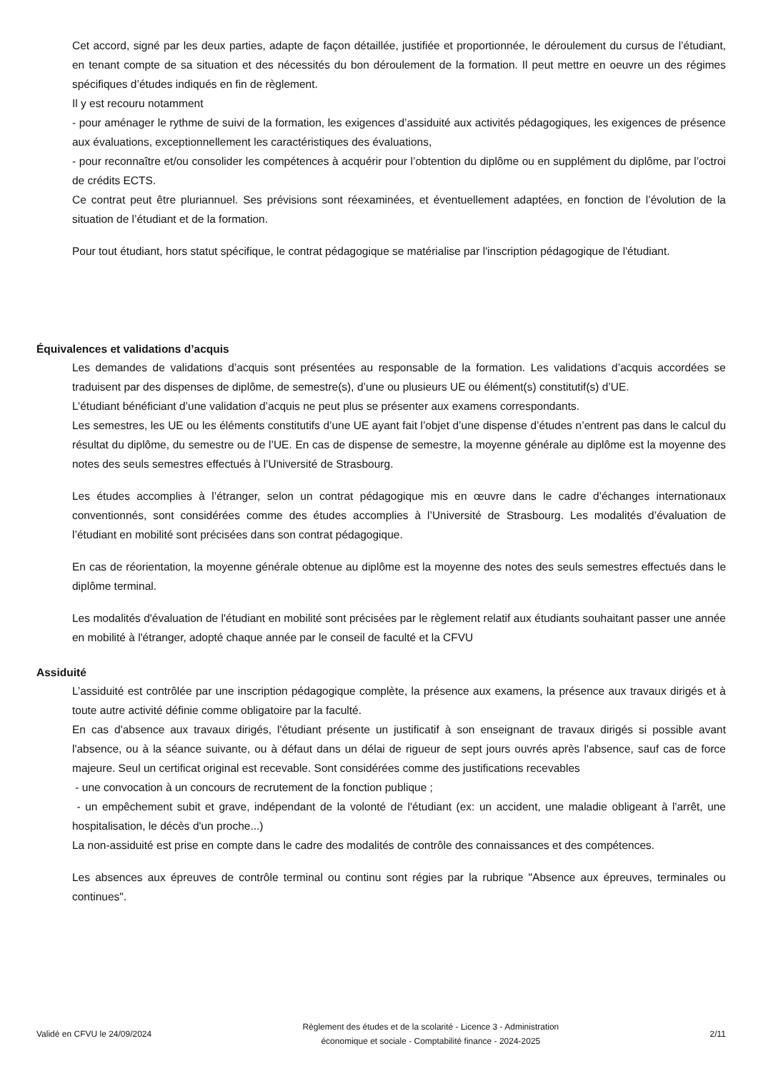Cet accord, signé par les deux parties, adapte de façon détaillée, justifiée et proportionnée, le déroulement du cursus de l’étudiant, en tenant compte de sa situation et des nécessités du bon déroulement de la formation. Il peut mettre en oeuvre un des régimes spécifiques d’études indiqués en fin de règlement.
Il y est recouru notamment
- pour aménager le rythme de suivi de la formation, les exigences d’assiduité aux activités pédagogiques, les exigences de présence aux évaluations, exceptionnellement les caractéristiques des évaluations,
- pour reconnaître et/ou consolider les compétences à acquérir pour l’obtention du diplôme ou en supplément du diplôme, par l’octroi de crédits ECTS.
Ce contrat peut être pluriannuel. Ses prévisions sont réexaminées, et éventuellement adaptées, en fonction de l’évolution de la situation de l’étudiant et de la formation.
Pour tout étudiant, hors statut spécifique, le contrat pédagogique se matérialise par l'inscription pédagogique de l'étudiant.
Équivalences et validations d’acquis
Les demandes de validations d’acquis sont présentées au responsable de la formation. Les validations d’acquis accordées se traduisent par des dispenses de diplôme, de semestre(s), d’une ou plusieurs UE ou élément(s) constitutif(s) d’UE.
L’étudiant bénéficiant d’une validation d’acquis ne peut plus se présenter aux examens correspondants.
Les semestres, les UE ou les éléments constitutifs d’une UE ayant fait l’objet d’une dispense d’études n’entrent pas dans le calcul du résultat du diplôme, du semestre ou de l’UE. En cas de dispense de semestre, la moyenne générale au diplôme est la moyenne des notes des seuls semestres effectués à l’Université de Strasbourg.
Les études accomplies à l’étranger, selon un contrat pédagogique mis en œuvre dans le cadre d’échanges internationaux conventionnés, sont considérées comme des études accomplies à l’Université de Strasbourg. Les modalités d’évaluation de l’étudiant en mobilité sont précisées dans son contrat pédagogique.
En cas de réorientation, la moyenne générale obtenue au diplôme est la moyenne des notes des seuls semestres effectués dans le diplôme terminal.
Les modalités d'évaluation de l'étudiant en mobilité sont précisées par le règlement relatif aux étudiants souhaitant passer une année en mobilité à l'étranger, adopté chaque année par le conseil de faculté et la CFVU
Assiduité
L’assiduité est contrôlée par une inscription pédagogique complète, la présence aux examens, la présence aux travaux dirigés et à toute autre activité définie comme obligatoire par la faculté.
En cas d'absence aux travaux dirigés, l'étudiant présente un justificatif à son enseignant de travaux dirigés si possible avant l'absence, ou à la séance suivante, ou à défaut dans un délai de rigueur de sept jours ouvrés après l'absence, sauf cas de force majeure. Seul un certificat original est recevable. Sont considérées comme des justifications recevables
- une convocation à un concours de recrutement de la fonction publique ;
- un empêchement subit et grave, indépendant de la volonté de l'étudiant (ex: un accident, une maladie obligeant à l'arrêt, une hospitalisation, le décès d'un proche...)
La non-assiduité est prise en compte dans le cadre des modalités de contrôle des connaissances et des compétences.
Les absences aux épreuves de contrôle terminal ou continu sont régies par la rubrique "Absence aux épreuves, terminales ou continues".
Validé en CFVU le 24/09/2024 Règlement des études et de la scolarité - Licence 3 - Administration
économique et sociale - Comptabilité finance - 2024-2025 2/11